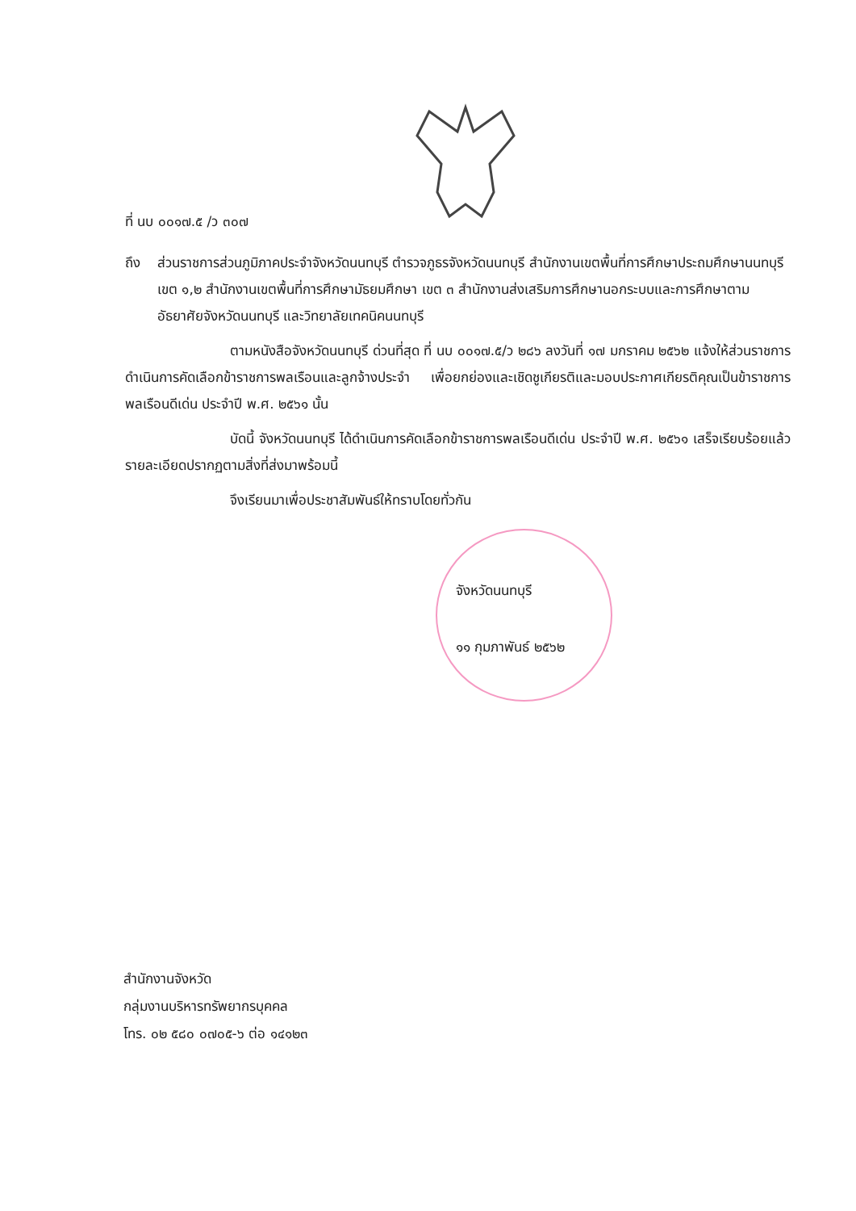ที่ นบ ๐๐๑๗.๕ /ว ๓๐๗
ถึง ส่วนราชการส่วนภูมิภาคประจำจังหวัดนนทบุรี ตำรวจภูธรจังหวัดนนทบุรี สำนักงานเขตพื้นที่การศึกษาประถมศึกษานนทบุรี เขต ๑,๒ สำนักงานเขตพื้นที่การศึกษามัธยมศึกษา เขต ๓ สำนักงานส่งเสริมการศึกษานอกระบบและการศึกษาตามอัธยาศัยจังหวัดนนทบุรี และวิทยาลัยเทคนิคนนทบุรี
ตามหนังสือจังหวัดนนทบุรี ด่วนที่สุด ที่ นบ ๐๐๑๗.๕/ว ๒๘๖ ลงวันที่ ๑๗ มกราคม ๒๕๖๒ แจ้งให้ส่วนราชการดำเนินการคัดเลือกข้าราชการพลเรือนและลูกจ้างประจำ เพื่อยกย่องและเชิดชูเกียรติและมอบประกาศเกียรติคุณเป็นข้าราชการพลเรือนดีเด่น ประจำปี พ.ศ. ๒๕๖๑ นั้น
บัดนี้ จังหวัดนนทบุรี ได้ดำเนินการคัดเลือกข้าราชการพลเรือนดีเด่น ประจำปี พ.ศ. ๒๕๖๑ เสร็จเรียบร้อยแล้ว รายละเอียดปรากฏตามสิ่งที่ส่งมาพร้อมนี้
จึงเรียนมาเพื่อประชาสัมพันธ์ให้ทราบโดยทั่วกัน
จังหวัดนนทบุรี
๑๑ กุมภาพันธ์ ๒๕๖๒
สำนักงานจังหวัด
กลุ่มงานบริหารทรัพยากรบุคคล
โทร. ๐๒ ๕๘๐ ๐๗๐๕-๖ ต่อ ๑๔๑๒๓